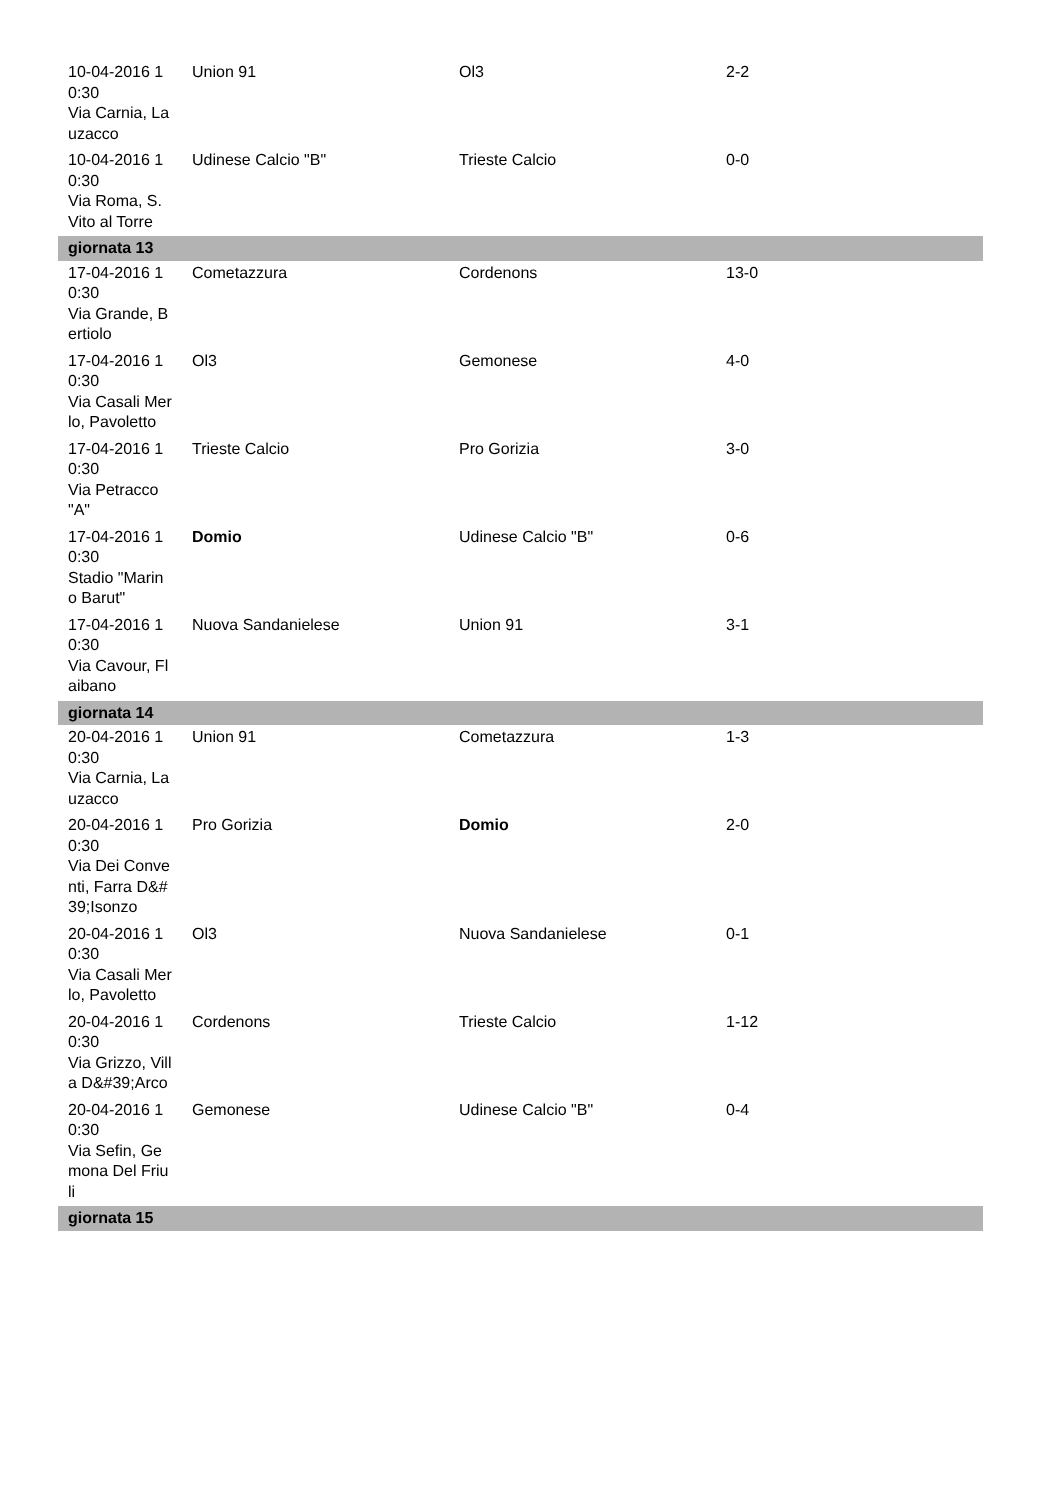| 10-04-2016 10:30 Via Carnia, Lauzacco | Union 91 | Ol3 | 2-2 |
| 10-04-2016 10:30 Via Roma, S. Vito al Torre | Udinese Calcio "B" | Trieste Calcio | 0-0 |
| giornata 13 | | | |
| 17-04-2016 10:30 Via Grande, Bertiolo | Cometazzura | Cordenons | 13-0 |
| 17-04-2016 10:30 Via Casali Merlo, Pavoletto | Ol3 | Gemonese | 4-0 |
| 17-04-2016 10:30 Via Petracco "A" | Trieste Calcio | Pro Gorizia | 3-0 |
| 17-04-2016 10:30 Stadio "Marino Barut" | Domio | Udinese Calcio "B" | 0-6 |
| 17-04-2016 10:30 Via Cavour, Flaibano | Nuova Sandanielese | Union 91 | 3-1 |
| giornata 14 | | | |
| 20-04-2016 10:30 Via Carnia, Lauzacco | Union 91 | Cometazzura | 1-3 |
| 20-04-2016 10:30 Via Dei Conventi, Farra D&#39;Isonzo | Pro Gorizia | Domio | 2-0 |
| 20-04-2016 10:30 Via Casali Merlo, Pavoletto | Ol3 | Nuova Sandanielese | 0-1 |
| 20-04-2016 10:30 Via Grizzo, Villa D&#39;Arco | Cordenons | Trieste Calcio | 1-12 |
| 20-04-2016 10:30 Via Sefin, Gemona Del Friuli | Gemonese | Udinese Calcio "B" | 0-4 |
| giornata 15 | | | |